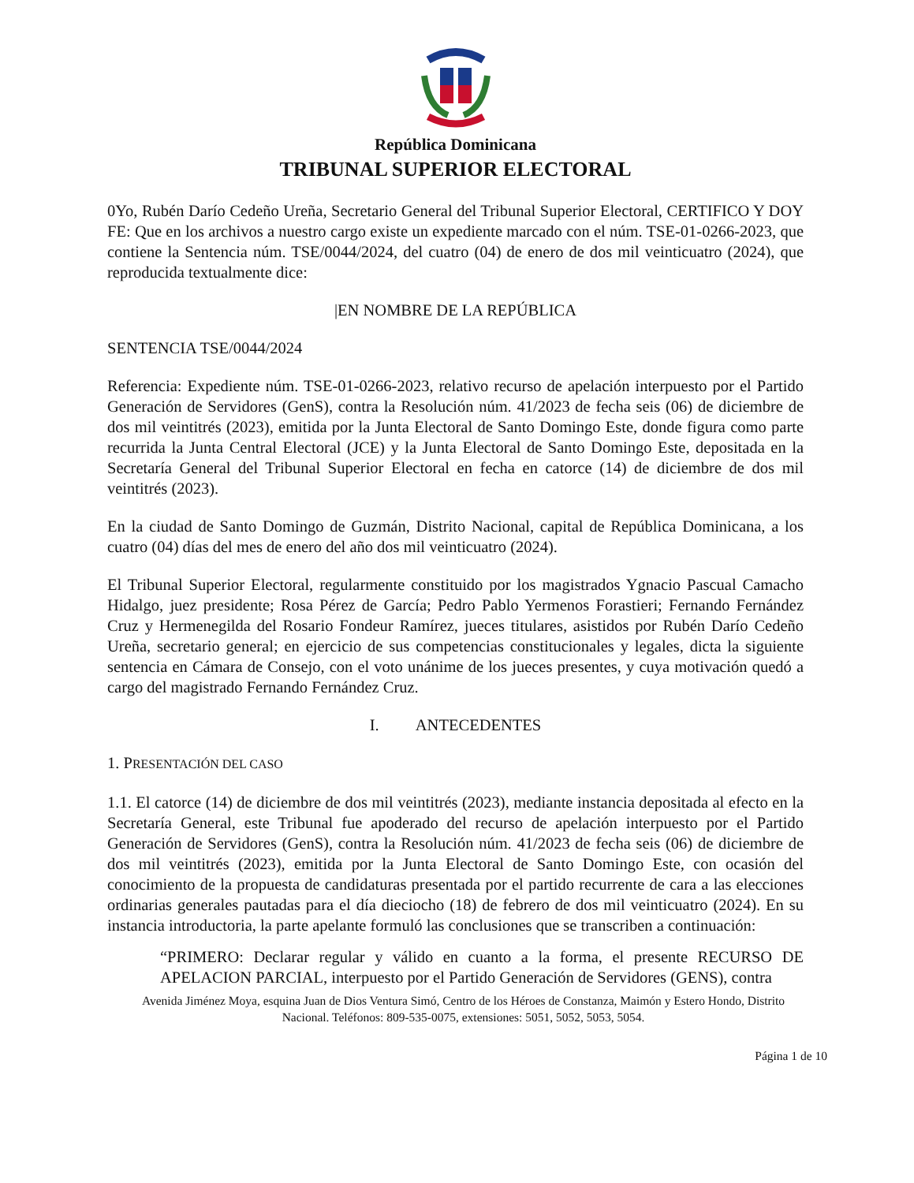República Dominicana
TRIBUNAL SUPERIOR ELECTORAL
0Yo, Rubén Darío Cedeño Ureña, Secretario General del Tribunal Superior Electoral, CERTIFICO Y DOY FE: Que en los archivos a nuestro cargo existe un expediente marcado con el núm. TSE-01-0266-2023, que contiene la Sentencia núm. TSE/0044/2024, del cuatro (04) de enero de dos mil veinticuatro (2024), que reproducida textualmente dice:
|EN NOMBRE DE LA REPÚBLICA
SENTENCIA TSE/0044/2024
Referencia: Expediente núm. TSE-01-0266-2023, relativo recurso de apelación interpuesto por el Partido Generación de Servidores (GenS), contra la Resolución núm. 41/2023 de fecha seis (06) de diciembre de dos mil veintitrés (2023), emitida por la Junta Electoral de Santo Domingo Este, donde figura como parte recurrida la Junta Central Electoral (JCE) y la Junta Electoral de Santo Domingo Este, depositada en la Secretaría General del Tribunal Superior Electoral en fecha en catorce (14) de diciembre de dos mil veintitrés (2023).
En la ciudad de Santo Domingo de Guzmán, Distrito Nacional, capital de República Dominicana, a los cuatro (04) días del mes de enero del año dos mil veinticuatro (2024).
El Tribunal Superior Electoral, regularmente constituido por los magistrados Ygnacio Pascual Camacho Hidalgo, juez presidente; Rosa Pérez de García; Pedro Pablo Yermenos Forastieri; Fernando Fernández Cruz y Hermenegilda del Rosario Fondeur Ramírez, jueces titulares, asistidos por Rubén Darío Cedeño Ureña, secretario general; en ejercicio de sus competencias constitucionales y legales, dicta la siguiente sentencia en Cámara de Consejo, con el voto unánime de los jueces presentes, y cuya motivación quedó a cargo del magistrado Fernando Fernández Cruz.
I. ANTECEDENTES
1. PRESENTACIÓN DEL CASO
1.1. El catorce (14) de diciembre de dos mil veintitrés (2023), mediante instancia depositada al efecto en la Secretaría General, este Tribunal fue apoderado del recurso de apelación interpuesto por el Partido Generación de Servidores (GenS), contra la Resolución núm. 41/2023 de fecha seis (06) de diciembre de dos mil veintitrés (2023), emitida por la Junta Electoral de Santo Domingo Este, con ocasión del conocimiento de la propuesta de candidaturas presentada por el partido recurrente de cara a las elecciones ordinarias generales pautadas para el día dieciocho (18) de febrero de dos mil veinticuatro (2024). En su instancia introductoria, la parte apelante formuló las conclusiones que se transcriben a continuación:
“PRIMERO: Declarar regular y válido en cuanto a la forma, el presente RECURSO DE APELACION PARCIAL, interpuesto por el Partido Generación de Servidores (GENS), contra
Avenida Jiménez Moya, esquina Juan de Dios Ventura Simó, Centro de los Héroes de Constanza, Maimón y Estero Hondo, Distrito Nacional. Teléfonos: 809-535-0075, extensiones: 5051, 5052, 5053, 5054.
Página 1 de 10